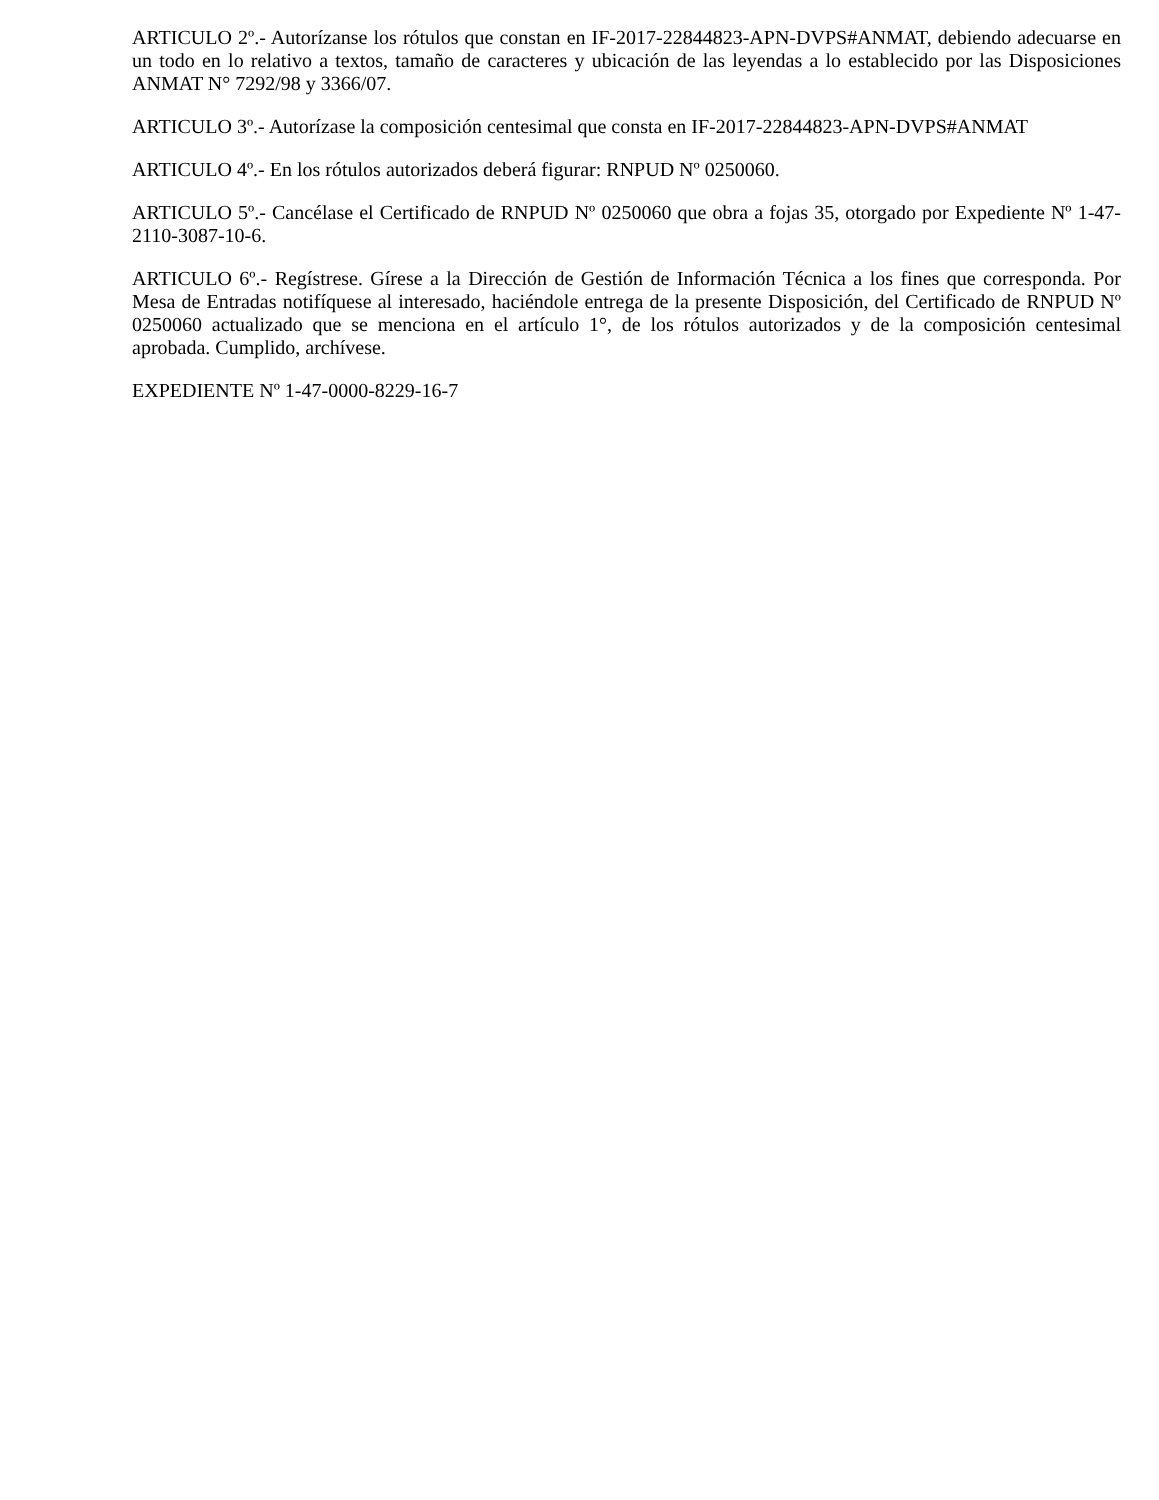ARTICULO 2º.- Autorízanse los rótulos que constan en IF-2017-22844823-APN-DVPS#ANMAT, debiendo adecuarse en un todo en lo relativo a textos, tamaño de caracteres y ubicación de las leyendas a lo establecido por las Disposiciones ANMAT N° 7292/98 y 3366/07.
ARTICULO 3º.- Autorízase la composición centesimal que consta en IF-2017-22844823-APN-DVPS#ANMAT
ARTICULO 4º.- En los rótulos autorizados deberá figurar: RNPUD Nº 0250060.
ARTICULO 5º.- Cancélase el Certificado de RNPUD Nº 0250060 que obra a fojas 35, otorgado por Expediente Nº 1-47-2110-3087-10-6.
ARTICULO 6º.- Regístrese. Gírese a la Dirección de Gestión de Información Técnica a los fines que corresponda. Por Mesa de Entradas notifíquese al interesado, haciéndole entrega de la presente Disposición, del Certificado de RNPUD Nº 0250060 actualizado que se menciona en el artículo 1°, de los rótulos autorizados y de la composición centesimal aprobada. Cumplido, archívese.
EXPEDIENTE Nº 1-47-0000-8229-16-7